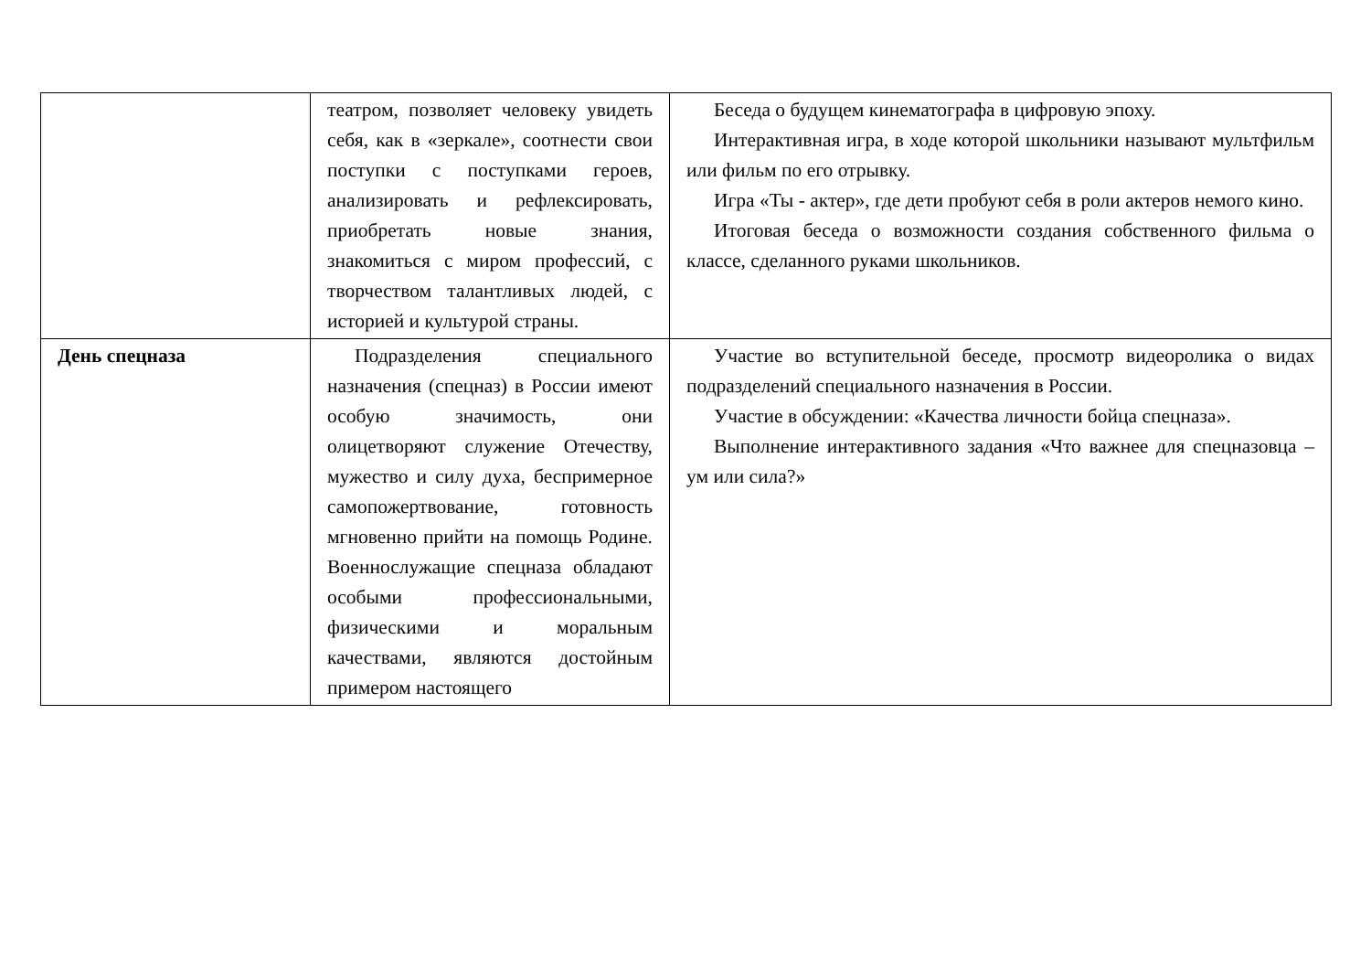| | театром, позволяет человеку увидеть себя, как в «зеркале», соотнести свои поступки с поступками героев, анализировать и рефлексировать, приобретать новые знания, знакомиться с миром профессий, с творчеством талантливых людей, с историей и культурой страны. | Беседа о будущем кинематографа в цифровую эпоху. Интерактивная игра, в ходе которой школьники называют мультфильм или фильм по его отрывку. Игра «Ты - актер», где дети пробуют себя в роли актеров немого кино. Итоговая беседа о возможности создания собственного фильма о классе, сделанного руками школьников. |
| День спецназа | Подразделения специального назначения (спецназ) в России имеют особую значимость, они олицетворяют служение Отечеству, мужество и силу духа, беспримерное самопожертвование, готовность мгновенно прийти на помощь Родине. Военнослужащие спецназа обладают особыми профессиональными, физическими и моральным качествами, являются достойным примером настоящего | Участие во вступительной беседе, просмотр видеоролика о видах подразделений специального назначения в России. Участие в обсуждении: «Качества личности бойца спецназа». Выполнение интерактивного задания «Что важнее для спецназовца – ум или сила?» |